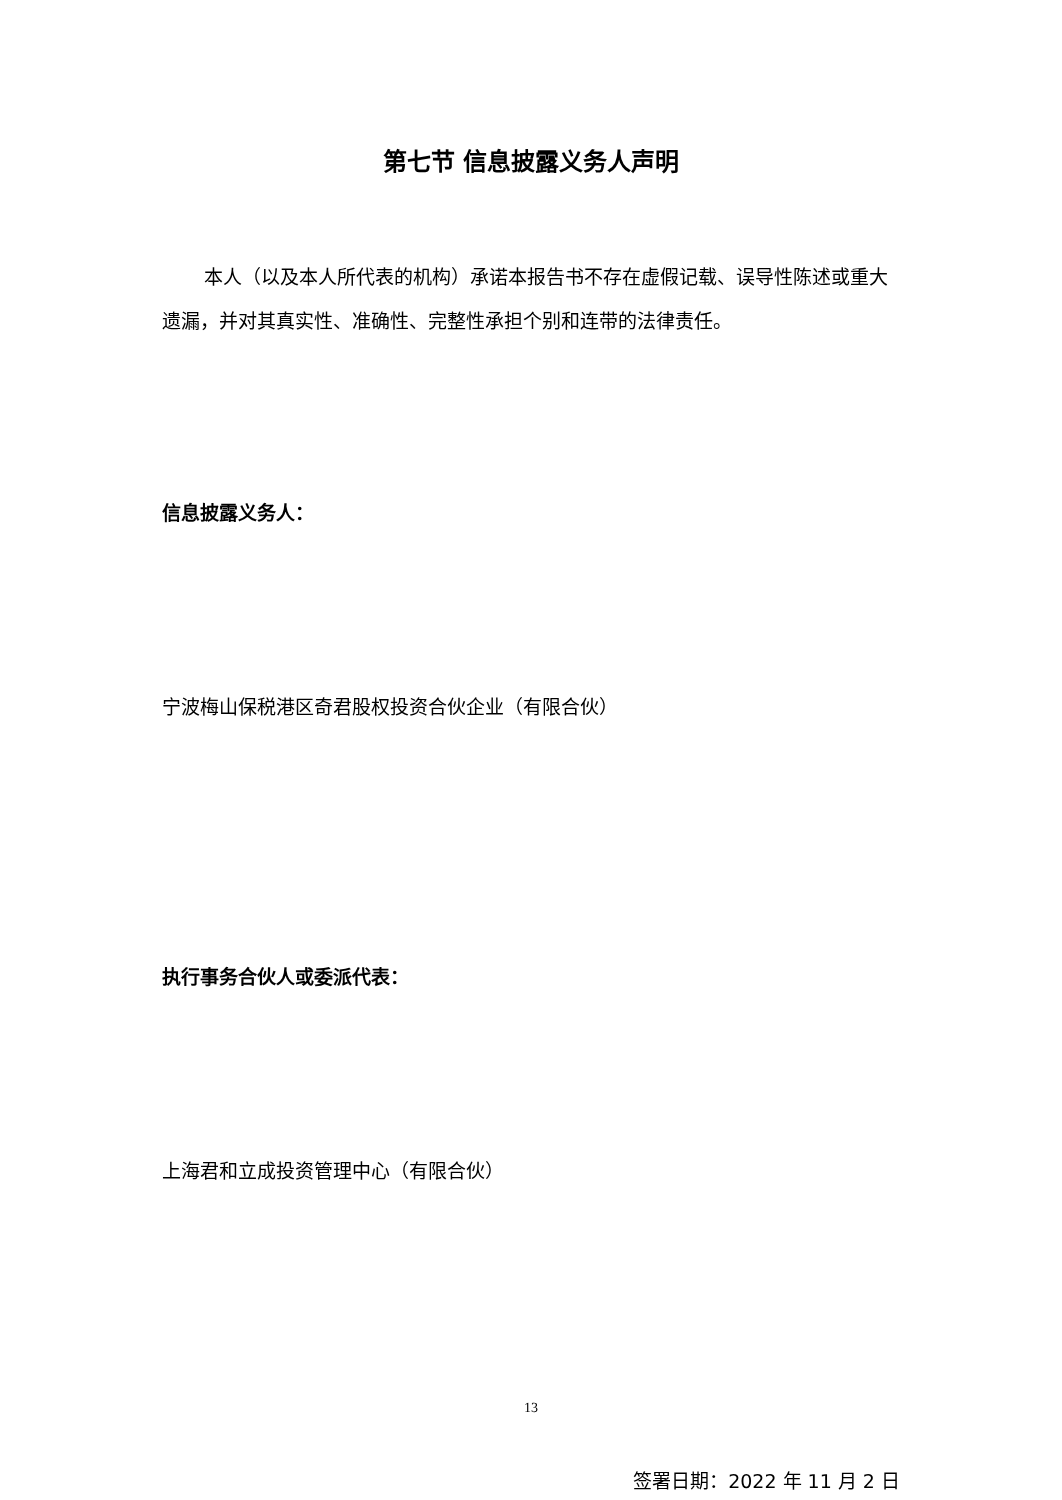第七节 信息披露义务人声明
本人（以及本人所代表的机构）承诺本报告书不存在虚假记载、误导性陈述或重大遗漏，并对其真实性、准确性、完整性承担个别和连带的法律责任。
信息披露义务人：
宁波梅山保税港区奇君股权投资合伙企业（有限合伙）
执行事务合伙人或委派代表：
上海君和立成投资管理中心（有限合伙）
签署日期：2022 年 11 月 2 日
13